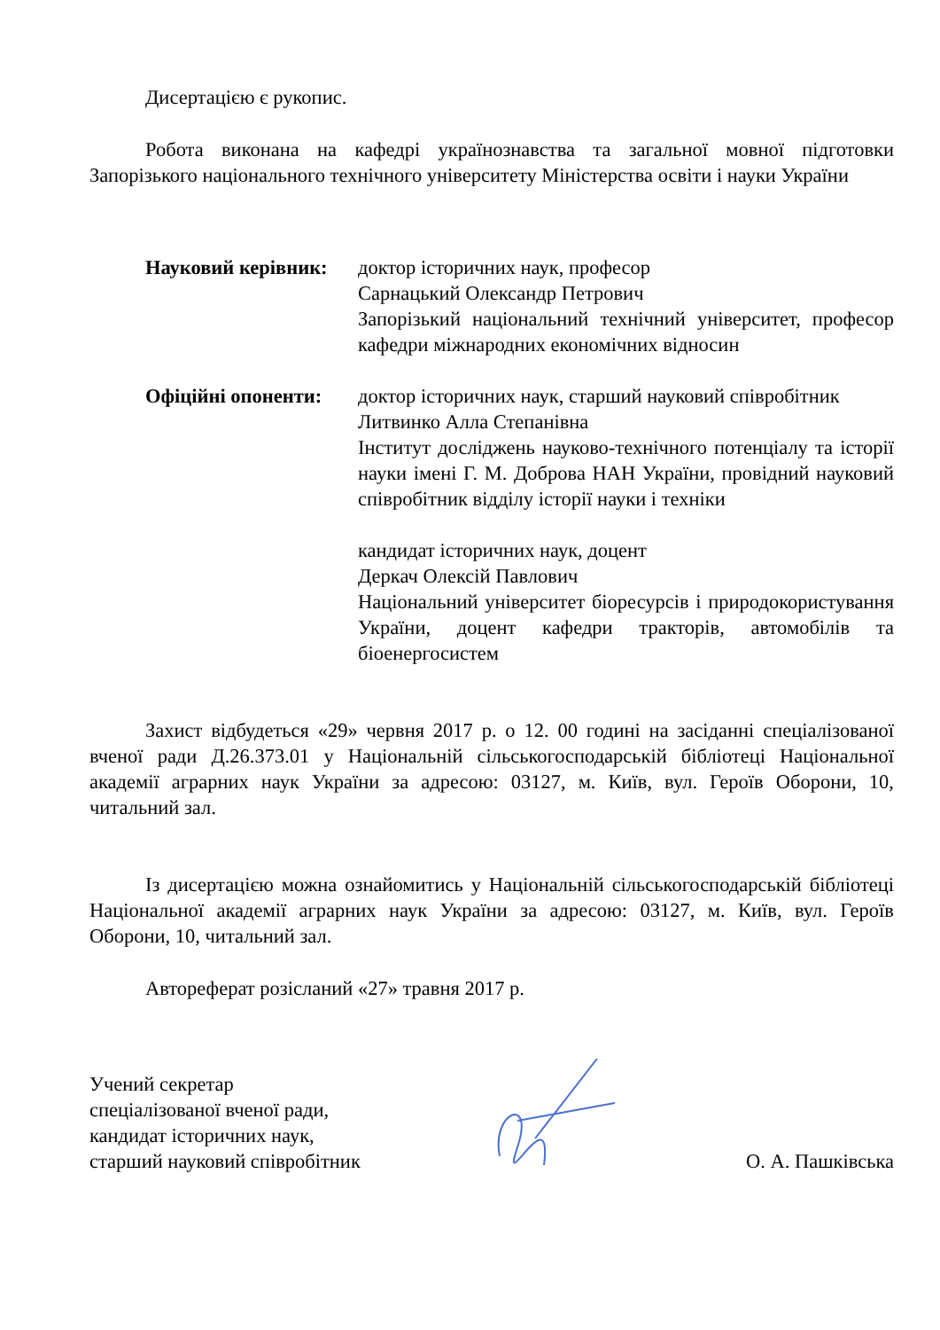Дисертацією є рукопис.
Робота виконана на кафедрі українознавства та загальної мовної підготовки Запорізького національного технічного університету Міністерства освіти і науки України
Науковий керівник:
доктор історичних наук, професор
Сарнацький Олександр Петрович
Запорізький національний технічний університет, професор кафедри міжнародних економічних відносин
Офіційні опоненти:
доктор історичних наук, старший науковий співробітник
Литвинко Алла Степанівна
Інститут досліджень науково-технічного потенціалу та історії науки імені Г. М. Доброва НАН України, провідний науковий співробітник відділу історії науки і техніки
кандидат історичних наук, доцент
Деркач Олексій Павлович
Національний університет біоресурсів і природокористування України, доцент кафедри тракторів, автомобілів та біоенергосистем
Захист відбудеться «29» червня 2017 р. о 12. 00 годині на засіданні спеціалізованої вченої ради Д.26.373.01 у Національній сільськогосподарській бібліотеці Національної академії аграрних наук України за адресою: 03127, м. Київ, вул. Героїв Оборони, 10, читальний зал.
Із дисертацією можна ознайомитись у Національній сільськогосподарській бібліотеці Національної академії аграрних наук України за адресою: 03127, м. Київ, вул. Героїв Оборони, 10, читальний зал.
Автореферат розісланий «27» травня 2017 р.
Учений секретар
спеціалізованої вченої ради,
кандидат історичних наук,
старший науковий співробітник
О. А. Пашківська